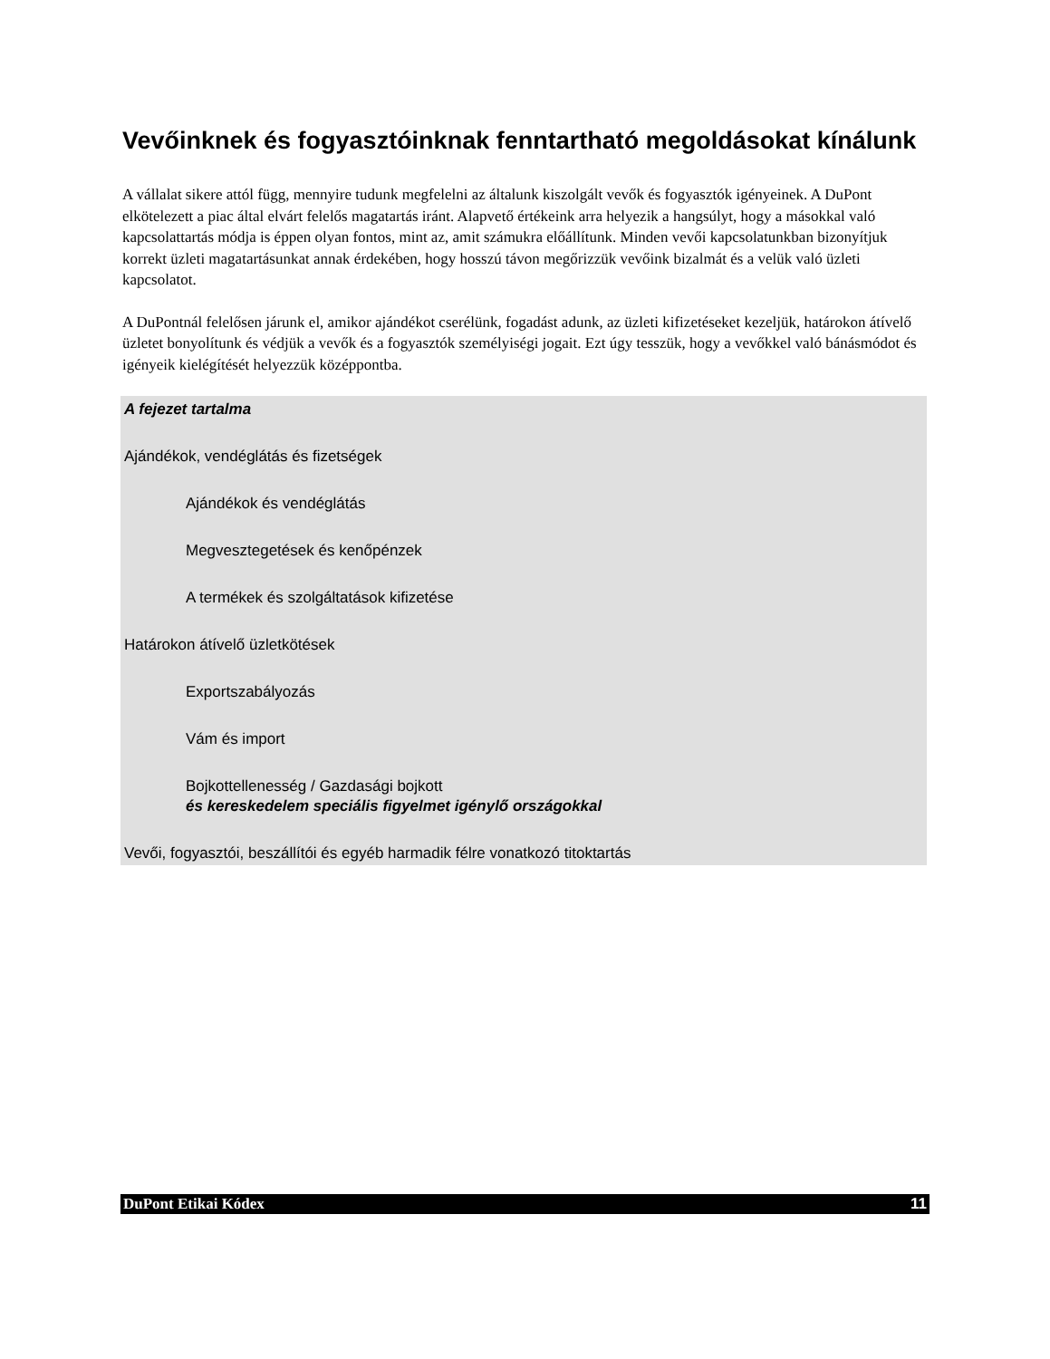Vevőinknek és fogyasztóinknak fenntartható megoldásokat kínálunk
A vállalat sikere attól függ, mennyire tudunk megfelelni az általunk kiszolgált vevők és fogyasztók igényeinek. A DuPont elkötelezett a piac által elvárt felelős magatartás iránt. Alapvető értékeink arra helyezik a hangsúlyt, hogy a másokkal való kapcsolattartás módja is éppen olyan fontos, mint az, amit számukra előállítunk. Minden vevői kapcsolatunkban bizonyítjuk korrekt üzleti magatartásunkat annak érdekében, hogy hosszú távon megőrizzük vevőink bizalmát és a velük való üzleti kapcsolatot.
A DuPontnál felelősen járunk el, amikor ajándékot cserélünk, fogadást adunk, az üzleti kifizetéseket kezeljük, határokon átívelő üzletet bonyolítunk és védjük a vevők és a fogyasztók személyiségi jogait. Ezt úgy tesszük, hogy a vevőkkel való bánásmódot és igényeik kielégítését helyezzük középpontba.
A fejezet tartalma
Ajándékok, vendéglátás és fizetségek
Ajándékok és vendéglátás
Megvesztegetések és kenőpénzek
A termékek és szolgáltatások kifizetése
Határokon átívelő üzletkötések
Exportszabályozás
Vám és import
Bojkottellenesség / Gazdasági bojkott
és kereskedelem speciális figyelmet igénylő országokkal
Vevői, fogyasztói, beszállítói és egyéb harmadik félre vonatkozó titoktartás
DuPont Etikai Kódex 11